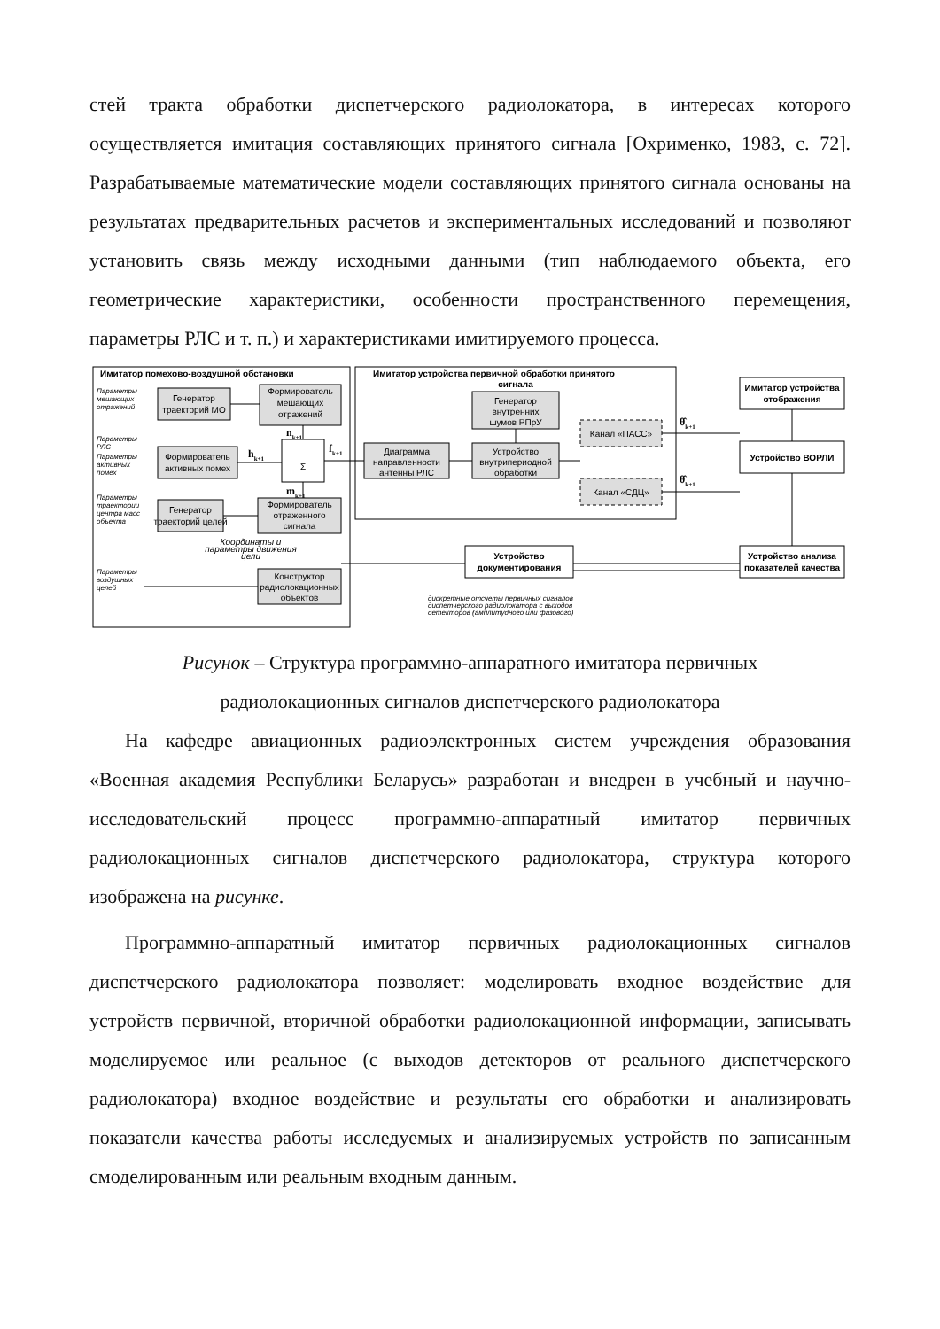стей тракта обработки диспетчерского радиолокатора, в интересах которого осуществляется имитация составляющих принятого сигнала [Охрименко, 1983, с. 72]. Разрабатываемые математические модели составляющих принятого сигнала основаны на результатах предварительных расчетов и экспериментальных исследований и позволяют установить связь между исходными данными (тип наблюдаемого объекта, его геометрические характеристики, особенности пространственного перемещения, параметры РЛС и т. п.) и характеристиками имитируемого процесса.
Имитатор помехово-воздушной обстановки
Имитатор устройства первичной обработки принятого
сигнала
Генератор
траекторий МО
Формирователь
мешающих
отражений
Формирователь
активных помех
Σ
Генератор
траекторий целей
Формирователь
отраженного
сигнала
Конструктор
радиолокационных
объектов
Диаграмма
направленности
антенны РЛС
Генератор
внутренних
шумов РПрУ
Устройство
внутрипериодной
обработки
Канал «ПАСС»
Канал «СДЦ»
Имитатор устройства
отображения
Устройство ВОРЛИ
Устройство анализа
показателей качества
Устройство
документирования
Параметры
мешающих
отражений
Параметры
РЛС
Параметры
активных
помех
Параметры
траектории
центра масс
объекта
Параметры
воздушных
целей
Координаты и
параметры движения
цели
дискретные отсчеты первичных сигналов
диспетчерского радиолокатора с выходов
детекторов (амплитудного или фазового)
nk+1
hk+1
fk+1
mk+1
θ̂k+1
θ̂k+1
Рисунок – Структура программно-аппаратного имитатора первичных
радиолокационных сигналов диспетчерского радиолокатора
На кафедре авиационных радиоэлектронных систем учреждения образования «Военная академия Республики Беларусь» разработан и внедрен в учебный и научно-исследовательский процесс программно-аппаратный имитатор первичных радиолокационных сигналов диспетчерского радиолокатора, структура которого изображена на рисунке.
Программно-аппаратный имитатор первичных радиолокационных сигналов диспетчерского радиолокатора позволяет: моделировать входное воздействие для устройств первичной, вторичной обработки радиолокационной информации, записывать моделируемое или реальное (с выходов детекторов от реального диспетчерского радиолокатора) входное воздействие и результаты его обработки и анализировать показатели качества работы исследуемых и анализируемых устройств по записанным смоделированным или реальным входным данным.